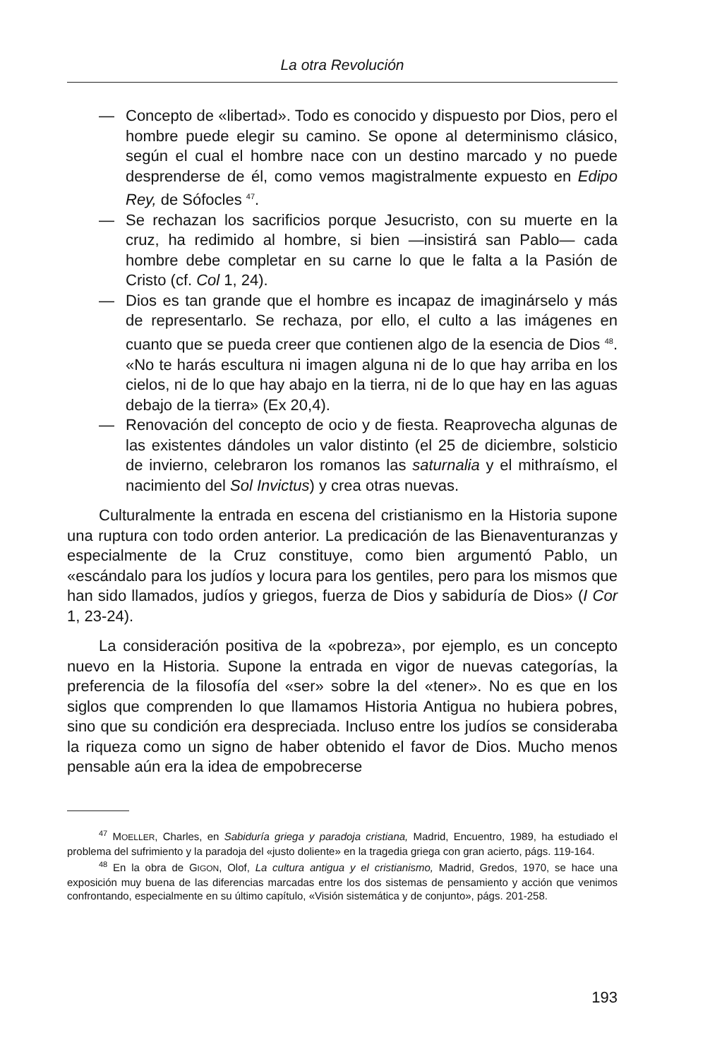La otra Revolución
— Concepto de «libertad». Todo es conocido y dispuesto por Dios, pero el hombre puede elegir su camino. Se opone al determinismo clásico, según el cual el hombre nace con un destino marcado y no puede desprenderse de él, como vemos magistralmente expuesto en Edipo Rey, de Sófocles <sup>47</sup>.
— Se rechazan los sacrificios porque Jesucristo, con su muerte en la cruz, ha redimido al hombre, si bien —insistirá san Pablo— cada hombre debe completar en su carne lo que le falta a la Pasión de Cristo (cf. Col 1, 24).
— Dios es tan grande que el hombre es incapaz de imaginárselo y más de representarlo. Se rechaza, por ello, el culto a las imágenes en cuanto que se pueda creer que contienen algo de la esencia de Dios <sup>48</sup>. «No te harás escultura ni imagen alguna ni de lo que hay arriba en los cielos, ni de lo que hay abajo en la tierra, ni de lo que hay en las aguas debajo de la tierra» (Ex 20,4).
— Renovación del concepto de ocio y de fiesta. Reaprovecha algunas de las existentes dándoles un valor distinto (el 25 de diciembre, solsticio de invierno, celebraron los romanos las saturnalia y el mithraísmo, el nacimiento del Sol Invictus) y crea otras nuevas.
Culturalmente la entrada en escena del cristianismo en la Historia supone una ruptura con todo orden anterior. La predicación de las Bienaventuranzas y especialmente de la Cruz constituye, como bien argumentó Pablo, un «escándalo para los judíos y locura para los gentiles, pero para los mismos que han sido llamados, judíos y griegos, fuerza de Dios y sabiduría de Dios» (I Cor 1, 23-24).
La consideración positiva de la «pobreza», por ejemplo, es un concepto nuevo en la Historia. Supone la entrada en vigor de nuevas categorías, la preferencia de la filosofía del «ser» sobre la del «tener». No es que en los siglos que comprenden lo que llamamos Historia Antigua no hubiera pobres, sino que su condición era despreciada. Incluso entre los judíos se consideraba la riqueza como un signo de haber obtenido el favor de Dios. Mucho menos pensable aún era la idea de empobrecerse
<sup>47</sup> MOELLER, Charles, en Sabiduría griega y paradoja cristiana, Madrid, Encuentro, 1989, ha estudiado el problema del sufrimiento y la paradoja del «justo doliente» en la tragedia griega con gran acierto, págs. 119-164.
<sup>48</sup> En la obra de GIGON, Olof, La cultura antigua y el cristianismo, Madrid, Gredos, 1970, se hace una exposición muy buena de las diferencias marcadas entre los dos sistemas de pensamiento y acción que venimos confrontando, especialmente en su último capítulo, «Visión sistemática y de conjunto», págs. 201-258.
193